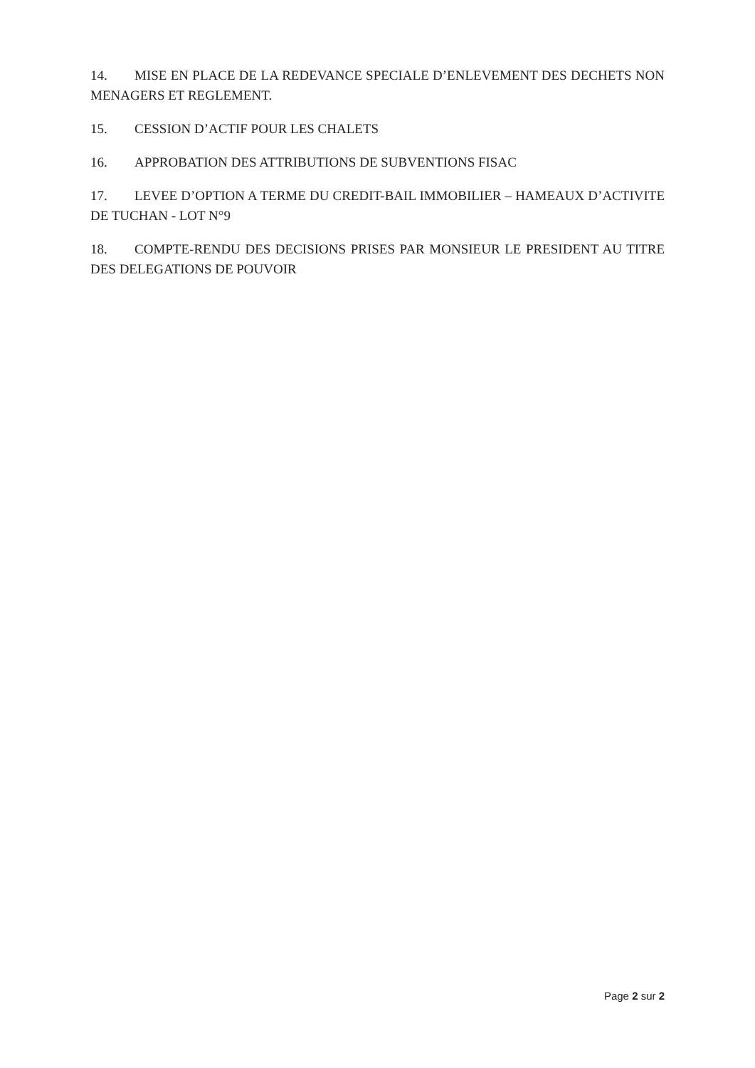14. MISE EN PLACE DE LA REDEVANCE SPECIALE D’ENLEVEMENT DES DECHETS NON MENAGERS ET REGLEMENT.
15. CESSION D’ACTIF POUR LES CHALETS
16. APPROBATION DES ATTRIBUTIONS DE SUBVENTIONS FISAC
17. LEVEE D’OPTION A TERME DU CREDIT-BAIL IMMOBILIER – HAMEAUX D’ACTIVITE DE TUCHAN - LOT N°9
18. COMPTE-RENDU DES DECISIONS PRISES PAR MONSIEUR LE PRESIDENT AU TITRE DES DELEGATIONS DE POUVOIR
Page 2 sur 2